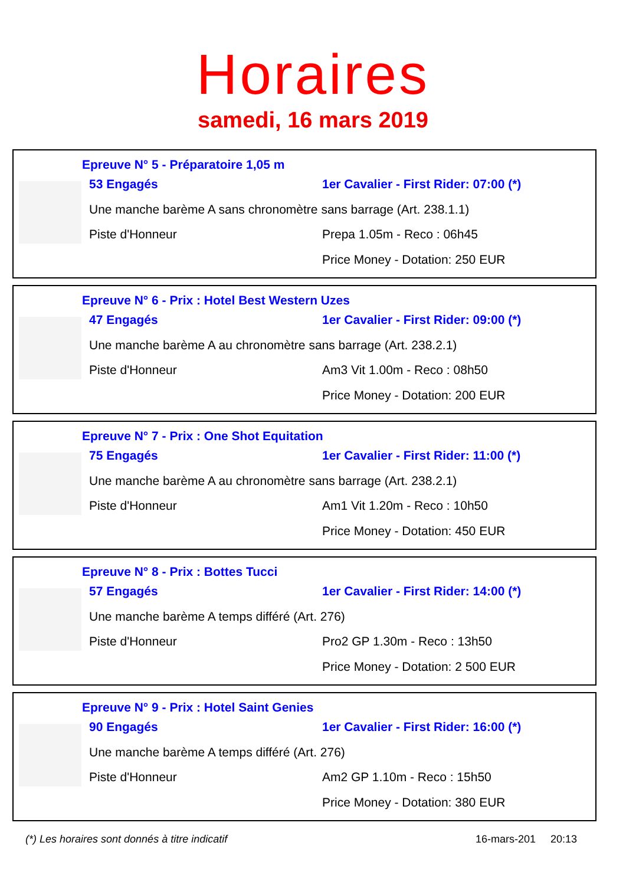Horaires
samedi, 16 mars 2019
Epreuve N° 5 - Préparatoire 1,05 m
53 Engagés
1er Cavalier - First Rider: 07:00 (*)
Une manche barème A sans chronomètre sans barrage (Art. 238.1.1)
Piste d'Honneur
Prepa 1.05m - Reco : 06h45
Price Money - Dotation: 250 EUR
Epreuve N° 6 - Prix : Hotel Best Western Uzes
47 Engagés
1er Cavalier - First Rider: 09:00 (*)
Une manche barème A au chronomètre sans barrage (Art. 238.2.1)
Piste d'Honneur
Am3 Vit 1.00m - Reco : 08h50
Price Money - Dotation: 200 EUR
Epreuve N° 7 - Prix : One Shot Equitation
75 Engagés
1er Cavalier - First Rider: 11:00 (*)
Une manche barème A au chronomètre sans barrage (Art. 238.2.1)
Piste d'Honneur
Am1 Vit 1.20m - Reco : 10h50
Price Money - Dotation: 450 EUR
Epreuve N° 8 - Prix : Bottes Tucci
57 Engagés
1er Cavalier - First Rider: 14:00 (*)
Une manche barème A temps différé (Art. 276)
Piste d'Honneur
Pro2 GP 1.30m - Reco : 13h50
Price Money - Dotation: 2 500 EUR
Epreuve N° 9 - Prix : Hotel Saint Genies
90 Engagés
1er Cavalier - First Rider: 16:00 (*)
Une manche barème A temps différé (Art. 276)
Piste d'Honneur
Am2 GP 1.10m - Reco : 15h50
Price Money - Dotation: 380 EUR
(*) Les horaires sont donnés à titre indicatif 16-mars-201 20:13